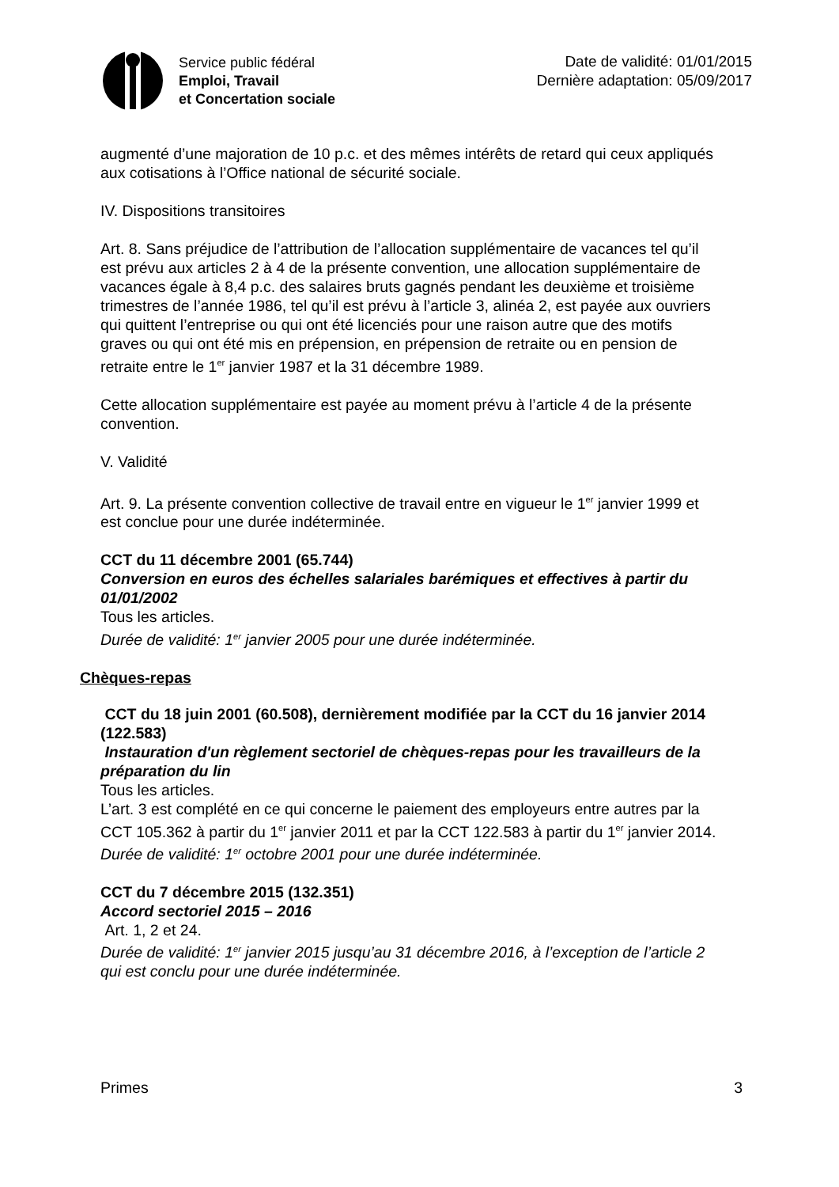Service public fédéral
Emploi, Travail
et Concertation sociale
Date de validité: 01/01/2015
Dernière adaptation: 05/09/2017
augmenté d’une majoration de 10 p.c. et des mêmes intérêts de retard qui ceux appliqués aux cotisations à l’Office national de sécurité sociale.
IV. Dispositions transitoires
Art. 8. Sans préjudice de l’attribution de l’allocation supplémentaire de vacances tel qu’il est prévu aux articles 2 à 4 de la présente convention, une allocation supplémentaire de vacances égale à 8,4 p.c. des salaires bruts gagnés pendant les deuxième et troisième trimestres de l’année 1986, tel qu’il est prévu à l’article 3, alinéa 2, est payée aux ouvriers qui quittent l’entreprise ou qui ont été licenciés pour une raison autre que des motifs graves ou qui ont été mis en prépension, en prépension de retraite ou en pension de retraite entre le 1<sup>er</sup> janvier 1987 et la 31 décembre 1989.
Cette allocation supplémentaire est payée au moment prévu à l’article 4 de la présente convention.
V. Validité
Art. 9. La présente convention collective de travail entre en vigueur le 1<sup>er</sup> janvier 1999 et est conclue pour une durée indéterminée.
CCT du 11 décembre 2001 (65.744)
Conversion en euros des échelles salariales barémiques et effectives à partir du 01/01/2002
Tous les articles.
Durée de validité: 1<sup>er</sup> janvier 2005 pour une durée indéterminée.
Chèques-repas
CCT du 18 juin 2001 (60.508), dernièrement modifiée par la CCT du 16 janvier 2014 (122.583)
Instauration d'un règlement sectoriel de chèques-repas pour les travailleurs de la préparation du lin
Tous les articles.
L’art. 3 est complété en ce qui concerne le paiement des employeurs entre autres par la CCT 105.362 à partir du 1<sup>er</sup> janvier 2011 et par la CCT 122.583 à partir du 1<sup>er</sup> janvier 2014.
Durée de validité: 1<sup>er</sup> octobre 2001 pour une durée indéterminée.
CCT du 7 décembre 2015 (132.351)
Accord sectoriel 2015 – 2016
Art. 1, 2 et 24.
Durée de validité: 1<sup>er</sup> janvier 2015 jusqu’au 31 décembre 2016, à l’exception de l’article 2 qui est conclu pour une durée indéterminée.
Primes 3